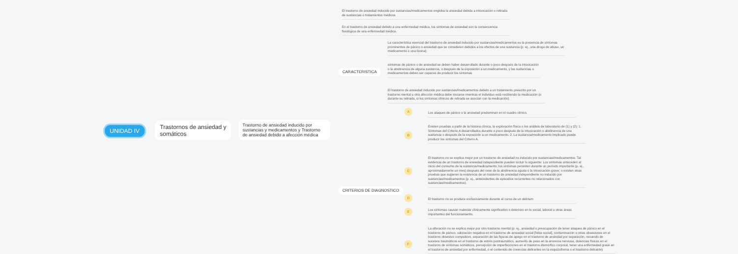UNIDAD IV
Trastornos de ansiedad y somáticos
Trastorno de ansiedad inducido por sustancias y medicamentos y Trastorno de ansiedad debido a afección médica
El trastorno de ansiedad inducido por sustancias/medicamentos engloba la ansiedad debida a intoxicación o retirada de sustancias o tratamientos médicos
En el trastorno de ansiedad debido a una enfermedad médica, los síntomas de ansiedad son la consecuencia fisiológica de una enfermedad médica.
CARACTERISTICA
La característica esencial del trastorno de ansiedad inducido por sustancias/medicamentos es la presencia de síntomas prominentes de pánico o ansiedad que se consideren debidos a los efectos de una sustancia (p. ej., una droga de abuso, un medicamento o una toxina).
síntomas de pánico o de ansiedad se deben haber desarrollado durante o poco después de la intoxicación o la abstinencia de alguna sustancia, o después de la exposición a un medicamento, y las sustancias o medicamentos deben ser capaces de producir los síntomas
El trastorno de ansiedad inducido por sustancias/medicamentos debido a un tratamiento prescrito por un trastorno mental u otra afección médica debe iniciarse mientras el individuo está recibiendo la medicación (o durante su retirada, si los síntomas clínicos de retirada se asocian con la medicación).
CRITERIOS DE DIAGNOSTICO
A
Los ataques de pánico o la ansiedad predominan en el cuadro clínico.
B
Existen pruebas a partir de la historia clínica, la exploración física o los análisis de laboratorio de (1) y (2): 1. Síntomas del Criterio A desarrollados durante o poco después de la intoxicación o abstinencia de una sustancia o después de la exposición a un medicamento. 2. La sustancia/medicamento implicado puede producir los síntomas del Criterio A.
C
El trastorno no se explica mejor por un trastorno de ansiedad no inducido por sustancias/medicamentos. Tal evidencia de un trastorno de ansiedad independiente pueden incluir lo siguiente: Los síntomas anteceden al inicio del consumo de la sustancia/medicamento; los síntomas persisten durante un período importante (p. ej., aproximadamente un mes) después del cese de la abstinencia aguda o la intoxicación grave; o existen otras pruebas que sugieren la existencia de un trastorno de ansiedad independiente no inducido por sustancias/medicamentos (p. ej., antecedentes de episodios recurrentes no relacionados con sustancias/medicamentos).
D
El trastorno no se produce exclusivamente durante el curso de un delirium
E
Los síntomas causan malestar clínicamente significativo o deterioro en lo social, laboral u otras áreas importantes del funcionamiento.
F
La alteración no se explica mejor por otro trastorno mental (p. ej., ansiedad o preocupación de tener ataques de pánico en el trastorno de pánico, valoración negativa en el trastorno de ansiedad social [fobia social], contaminación u otras obsesiones en el trastorno obsesivo compulsivo, separación de las figuras de apego en el trastorno de ansiedad por separación, recuerdo de sucesos traumáticos en el trastorno de estrés postraumático, aumento de peso en la anorexia nerviosa, dolencias físicas en el trastorno de síntomas somáticos, percepción de imperfecciones en el trastorno dismórfico corporal, tener una enfermedad grave en el trastorno de ansiedad por enfermedad, o el contenido de creencias delirantes en la esquizofrenia o el trastorno delirante)